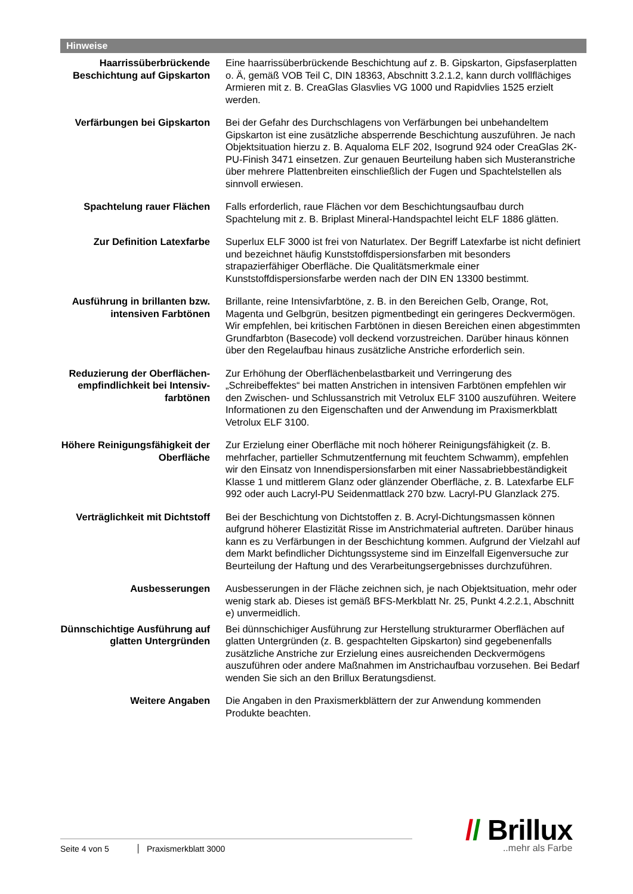Hinweise
Haarrissüberbrückende Beschichtung auf Gipskarton
Eine haarrissüberbrückende Beschichtung auf z. B. Gipskarton, Gipsfaserplatten o. Ä, gemäß VOB Teil C, DIN 18363, Abschnitt 3.2.1.2, kann durch vollflächiges Armieren mit z. B. CreaGlas Glasvlies VG 1000 und Rapidvlies 1525 erzielt werden.
Verfärbungen bei Gipskarton Bei der Gefahr des Durchschlagens von Verfärbungen bei unbehandeltem Gipskarton ist eine zusätzliche absperrende Beschichtung auszuführen. Je nach Objektsituation hierzu z. B. Aqualoma ELF 202, Isogrund 924 oder CreaGlas 2K-PU-Finish 3471 einsetzen. Zur genauen Beurteilung haben sich Musteranstriche über mehrere Plattenbreiten einschließlich der Fugen und Spachtelstellen als sinnvoll erwiesen.
Spachtelung rauer Flächen Falls erforderlich, raue Flächen vor dem Beschichtungsaufbau durch Spachtelung mit z. B. Briplast Mineral-Handspachtel leicht ELF 1886 glätten.
Zur Definition Latexfarbe Superlux ELF 3000 ist frei von Naturlatex. Der Begriff Latexfarbe ist nicht definiert und bezeichnet häufig Kunststoffdispersionsfarben mit besonders strapazierfähiger Oberfläche. Die Qualitätsmerkmale einer Kunststoffdispersionsfarbe werden nach der DIN EN 13300 bestimmt.
Ausführung in brillanten bzw. intensiven Farbtönen
Brillante, reine Intensivfarbtöne, z. B. in den Bereichen Gelb, Orange, Rot, Magenta und Gelbgrün, besitzen pigmentbedingt ein geringeres Deckvermögen. Wir empfehlen, bei kritischen Farbtönen in diesen Bereichen einen abgestimmten Grundfarbton (Basecode) voll deckend vorzustreichen. Darüber hinaus können über den Regelaufbau hinaus zusätzliche Anstriche erforderlich sein.
Reduzierung der Oberflächen-empfindlichkeit bei Intensiv-farbtönen
Zur Erhöhung der Oberflächenbelastbarkeit und Verringerung des „Schreibeffektes“ bei matten Anstrichen in intensiven Farbtönen empfehlen wir den Zwischen- und Schlussanstrich mit Vetrolux ELF 3100 auszuführen. Weitere Informationen zu den Eigenschaften und der Anwendung im Praxismerkblatt Vetrolux ELF 3100.
Höhere Reinigungsfähigkeit der Oberfläche
Zur Erzielung einer Oberfläche mit noch höherer Reinigungsfähigkeit (z. B. mehrfacher, partieller Schmutzentfernung mit feuchtem Schwamm), empfehlen wir den Einsatz von Innendispersionsfarben mit einer Nassabriebbeständigkeit Klasse 1 und mittlerem Glanz oder glänzender Oberfläche, z. B. Latexfarbe ELF 992 oder auch Lacryl-PU Seidenmattlack 270 bzw. Lacryl-PU Glanzlack 275.
Verträglichkeit mit Dichtstoff
Bei der Beschichtung von Dichtstoffen z. B. Acryl-Dichtungsmassen können aufgrund höherer Elastizität Risse im Anstrichmaterial auftreten. Darüber hinaus kann es zu Verfärbungen in der Beschichtung kommen. Aufgrund der Vielzahl auf dem Markt befindlicher Dichtungssysteme sind im Einzelfall Eigenversuche zur Beurteilung der Haftung und des Verarbeitungsergebnisses durchzuführen.
Ausbesserungen Ausbesserungen in der Fläche zeichnen sich, je nach Objektsituation, mehr oder wenig stark ab. Dieses ist gemäß BFS-Merkblatt Nr. 25, Punkt 4.2.2.1, Abschnitt e) unvermeidlich.
Dünnschichtige Ausführung auf glatten Untergründen
Bei dünnschichiger Ausführung zur Herstellung strukturarmer Oberflächen auf glatten Untergründen (z. B. gespachtelten Gipskarton) sind gegebenenfalls zusätzliche Anstriche zur Erzielung eines ausreichenden Deckvermögens auszuführen oder andere Maßnahmen im Anstrichaufbau vorzusehen. Bei Bedarf wenden Sie sich an den Brillux Beratungsdienst.
Weitere Angaben Die Angaben in den Praxismerkblättern der zur Anwendung kommenden Produkte beachten.
Seite 4 von 5 Praxismerkblatt 3000
// Brillux
..mehr als Farbe